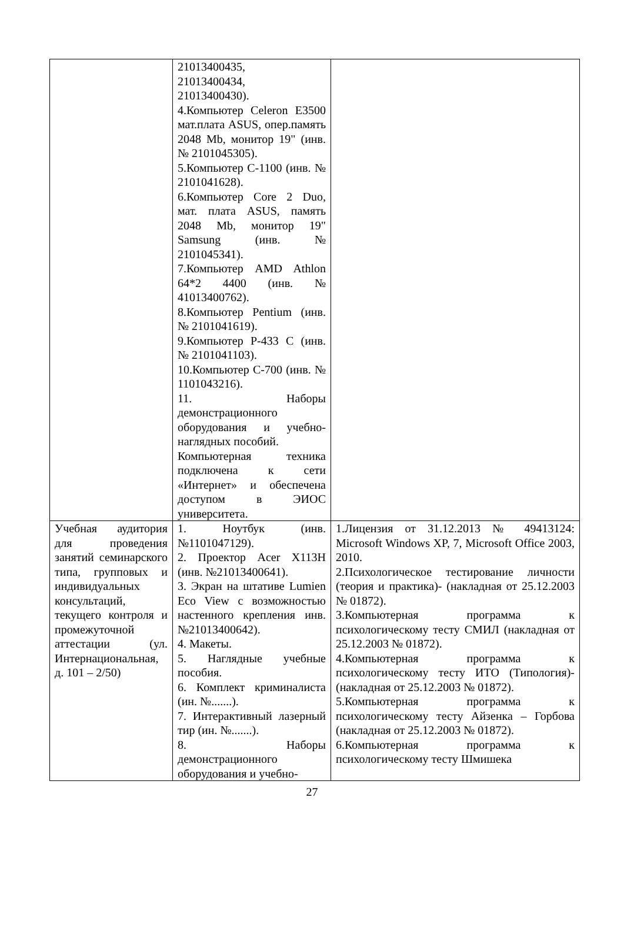| | 21013400435, 21013400434, 21013400430). 4.Компьютер Celeron E3500 мат.плата ASUS, опер.память 2048 Mb, монитор 19" (инв. № 2101045305). 5.Компьютер С-1100 (инв. № 2101041628). 6.Компьютер Core 2 Duo, мат. плата ASUS, память 2048 Mb, монитор 19" Samsung (инв. № 2101045341). 7.Компьютер AMD Athlon 64*2 4400 (инв. № 41013400762). 8.Компьютер Pentium (инв. № 2101041619). 9.Компьютер P-433 C (инв. № 2101041103). 10.Компьютер С-700 (инв. № 1101043216). 11. Наборы демонстрационного оборудования и учебно-наглядных пособий. Компьютерная техника подключена к сети «Интернет» и обеспечена доступом в ЭИОС университета. | |
| Учебная аудитория для проведения занятий семинарского типа, групповых и индивидуальных консультаций, текущего контроля и промежуточной аттестации (ул. Интернациональная, д. 101 – 2/50) | 1. Ноутбук (инв.№1101047129). 2. Проектор Acer X113H (инв. №21013400641). 3. Экран на штативе Lumien Eco View с возможностью настенного крепления инв. №21013400642). 4. Макеты. 5. Наглядные учебные пособия. 6. Комплект криминалиста (ин. №.......). 7. Интерактивный лазерный тир (ин. №.......). 8. Наборы демонстрационного оборудования и учебно- | 1.Лицензия от 31.12.2013 № 49413124: Microsoft Windows XP, 7, Microsoft Office 2003, 2010. 2.Психологическое тестирование личности (теория и практика)- (накладная от 25.12.2003 № 01872). 3.Компьютерная программа к психологическому тесту СМИЛ (накладная от 25.12.2003 № 01872). 4.Компьютерная программа к психологическому тесту ИТО (Типология)-(накладная от 25.12.2003 № 01872). 5.Компьютерная программа к психологическому тесту Айзенка – Горбова (накладная от 25.12.2003 № 01872). 6.Компьютерная программа к психологическому тесту Шмишека |
27